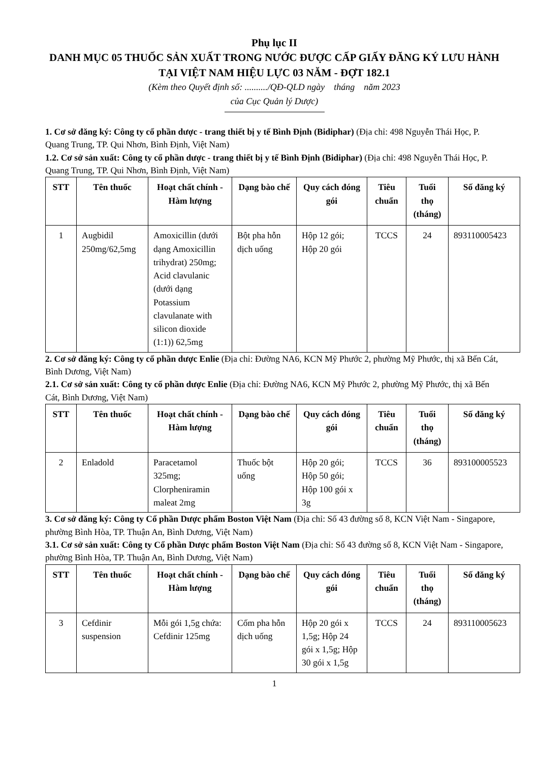Phụ lục II
DANH MỤC 05 THUỐC SẢN XUẤT TRONG NƯỚC ĐƯỢC CẤP GIẤY ĐĂNG KÝ LƯU HÀNH TẠI VIỆT NAM HIỆU LỰC 03 NĂM - ĐỢT 182.1
(Kèm theo Quyết định số: ........../QĐ-QLD ngày tháng năm 2023
của Cục Quản lý Dược)
1. Cơ sở đăng ký: Công ty cổ phần dược - trang thiết bị y tế Bình Định (Bidiphar) (Địa chỉ: 498 Nguyễn Thái Học, P. Quang Trung, TP. Qui Nhơn, Bình Định, Việt Nam)
1.2. Cơ sở sản xuất: Công ty cổ phần dược - trang thiết bị y tế Bình Định (Bidiphar) (Địa chỉ: 498 Nguyễn Thái Học, P. Quang Trung, TP. Qui Nhơn, Bình Định, Việt Nam)
| STT | Tên thuốc | Hoạt chất chính - Hàm lượng | Dạng bào chế | Quy cách đóng gói | Tiêu chuẩn | Tuổi thọ (tháng) | Số đăng ký |
| --- | --- | --- | --- | --- | --- | --- | --- |
| 1 | Augbidil 250mg/62,5mg | Amoxicillin (dưới dạng Amoxicillin trihydrat) 250mg; Acid clavulanic (dưới dạng Potassium clavulanate with silicon dioxide (1:1)) 62,5mg | Bột pha hỗn dịch uống | Hộp 12 gói; Hộp 20 gói | TCCS | 24 | 893110005423 |
2. Cơ sở đăng ký: Công ty cổ phần dược Enlie (Địa chỉ: Đường NA6, KCN Mỹ Phước 2, phường Mỹ Phước, thị xã Bến Cát, Bình Dương, Việt Nam)
2.1. Cơ sở sản xuất: Công ty cổ phần dược Enlie (Địa chỉ: Đường NA6, KCN Mỹ Phước 2, phường Mỹ Phước, thị xã Bến Cát, Bình Dương, Việt Nam)
| STT | Tên thuốc | Hoạt chất chính - Hàm lượng | Dạng bào chế | Quy cách đóng gói | Tiêu chuẩn | Tuổi thọ (tháng) | Số đăng ký |
| --- | --- | --- | --- | --- | --- | --- | --- |
| 2 | Enladold | Paracetamol 325mg; Clorpheniramin maleat 2mg | Thuốc bột uống | Hộp 20 gói; Hộp 50 gói; Hộp 100 gói x 3g | TCCS | 36 | 893100005523 |
3. Cơ sở đăng ký: Công ty Cổ phần Dược phẩm Boston Việt Nam (Địa chỉ: Số 43 đường số 8, KCN Việt Nam - Singapore, phường Bình Hòa, TP. Thuận An, Bình Dương, Việt Nam)
3.1. Cơ sở sản xuất: Công ty Cổ phần Dược phẩm Boston Việt Nam (Địa chỉ: Số 43 đường số 8, KCN Việt Nam - Singapore, phường Bình Hòa, TP. Thuận An, Bình Dương, Việt Nam)
| STT | Tên thuốc | Hoạt chất chính - Hàm lượng | Dạng bào chế | Quy cách đóng gói | Tiêu chuẩn | Tuổi thọ (tháng) | Số đăng ký |
| --- | --- | --- | --- | --- | --- | --- | --- |
| 3 | Cefdinir suspension | Mỗi gói 1,5g chứa: Cefdinir 125mg | Cốm pha hỗn dịch uống | Hộp 20 gói x 1,5g; Hộp 24 gói x 1,5g; Hộp 30 gói x 1,5g | TCCS | 24 | 893110005623 |
1